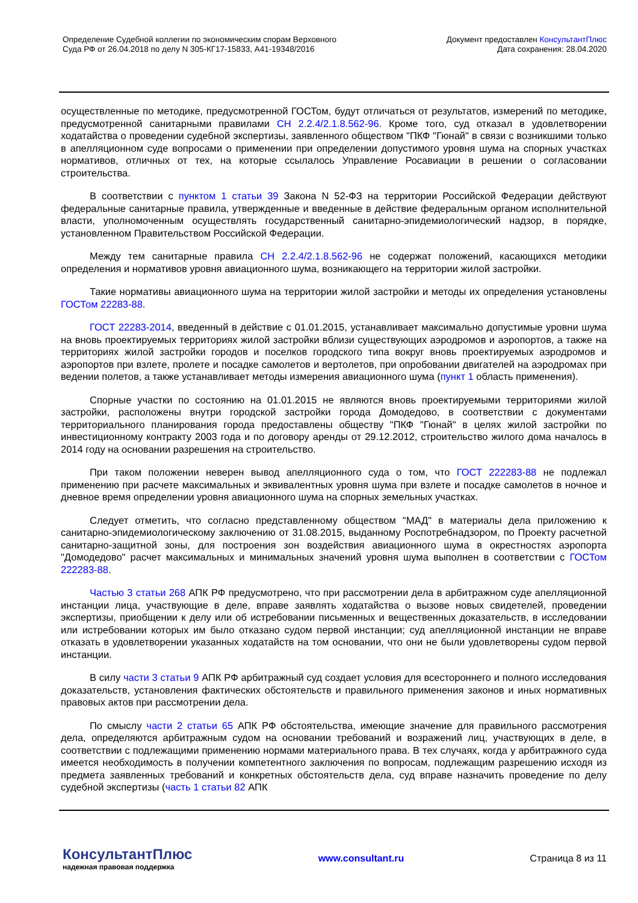Определение Судебной коллегии по экономическим спорам Верховного
Суда РФ от 26.04.2018 по делу N 305-КГ17-15833, А41-19348/2016
Документ предоставлен КонсультантПлюс
Дата сохранения: 28.04.2020
осуществленные по методике, предусмотренной ГОСТом, будут отличаться от результатов, измерений по методике, предусмотренной санитарными правилами СН 2.2.4/2.1.8.562-96. Кроме того, суд отказал в удовлетворении ходатайства о проведении судебной экспертизы, заявленного обществом "ПКФ "Гюнай" в связи с возникшими только в апелляционном суде вопросами о применении при определении допустимого уровня шума на спорных участках нормативов, отличных от тех, на которые ссылалось Управление Росавиации в решении о согласовании строительства.
В соответствии с пунктом 1 статьи 39 Закона N 52-ФЗ на территории Российской Федерации действуют федеральные санитарные правила, утвержденные и введенные в действие федеральным органом исполнительной власти, уполномоченным осуществлять государственный санитарно-эпидемиологический надзор, в порядке, установленном Правительством Российской Федерации.
Между тем санитарные правила СН 2.2.4/2.1.8.562-96 не содержат положений, касающихся методики определения и нормативов уровня авиационного шума, возникающего на территории жилой застройки.
Такие нормативы авиационного шума на территории жилой застройки и методы их определения установлены ГОСТом 22283-88.
ГОСТ 22283-2014, введенный в действие с 01.01.2015, устанавливает максимально допустимые уровни шума на вновь проектируемых территориях жилой застройки вблизи существующих аэродромов и аэропортов, а также на территориях жилой застройки городов и поселков городского типа вокруг вновь проектируемых аэродромов и аэропортов при взлете, пролете и посадке самолетов и вертолетов, при опробовании двигателей на аэродромах при ведении полетов, а также устанавливает методы измерения авиационного шума (пункт 1 область применения).
Спорные участки по состоянию на 01.01.2015 не являются вновь проектируемыми территориями жилой застройки, расположены внутри городской застройки города Домодедово, в соответствии с документами территориального планирования города предоставлены обществу "ПКФ "Гюнай" в целях жилой застройки по инвестиционному контракту 2003 года и по договору аренды от 29.12.2012, строительство жилого дома началось в 2014 году на основании разрешения на строительство.
При таком положении неверен вывод апелляционного суда о том, что ГОСТ 222283-88 не подлежал применению при расчете максимальных и эквивалентных уровня шума при взлете и посадке самолетов в ночное и дневное время определении уровня авиационного шума на спорных земельных участках.
Следует отметить, что согласно представленному обществом "МАД" в материалы дела приложению к санитарно-эпидемиологическому заключению от 31.08.2015, выданному Роспотребнадзором, по Проекту расчетной санитарно-защитной зоны, для построения зон воздействия авиационного шума в окрестностях аэропорта "Домодедово" расчет максимальных и минимальных значений уровня шума выполнен в соответствии с ГОСТом 222283-88.
Частью 3 статьи 268 АПК РФ предусмотрено, что при рассмотрении дела в арбитражном суде апелляционной инстанции лица, участвующие в деле, вправе заявлять ходатайства о вызове новых свидетелей, проведении экспертизы, приобщении к делу или об истребовании письменных и вещественных доказательств, в исследовании или истребовании которых им было отказано судом первой инстанции; суд апелляционной инстанции не вправе отказать в удовлетворении указанных ходатайств на том основании, что они не были удовлетворены судом первой инстанции.
В силу части 3 статьи 9 АПК РФ арбитражный суд создает условия для всестороннего и полного исследования доказательств, установления фактических обстоятельств и правильного применения законов и иных нормативных правовых актов при рассмотрении дела.
По смыслу части 2 статьи 65 АПК РФ обстоятельства, имеющие значение для правильного рассмотрения дела, определяются арбитражным судом на основании требований и возражений лиц, участвующих в деле, в соответствии с подлежащими применению нормами материального права. В тех случаях, когда у арбитражного суда имеется необходимость в получении компетентного заключения по вопросам, подлежащим разрешению исходя из предмета заявленных требований и конкретных обстоятельств дела, суд вправе назначить проведение по делу судебной экспертизы (часть 1 статьи 82 АПК
КонсультантПлюс
надежная правовая поддержка
www.consultant.ru Страница 8 из 11